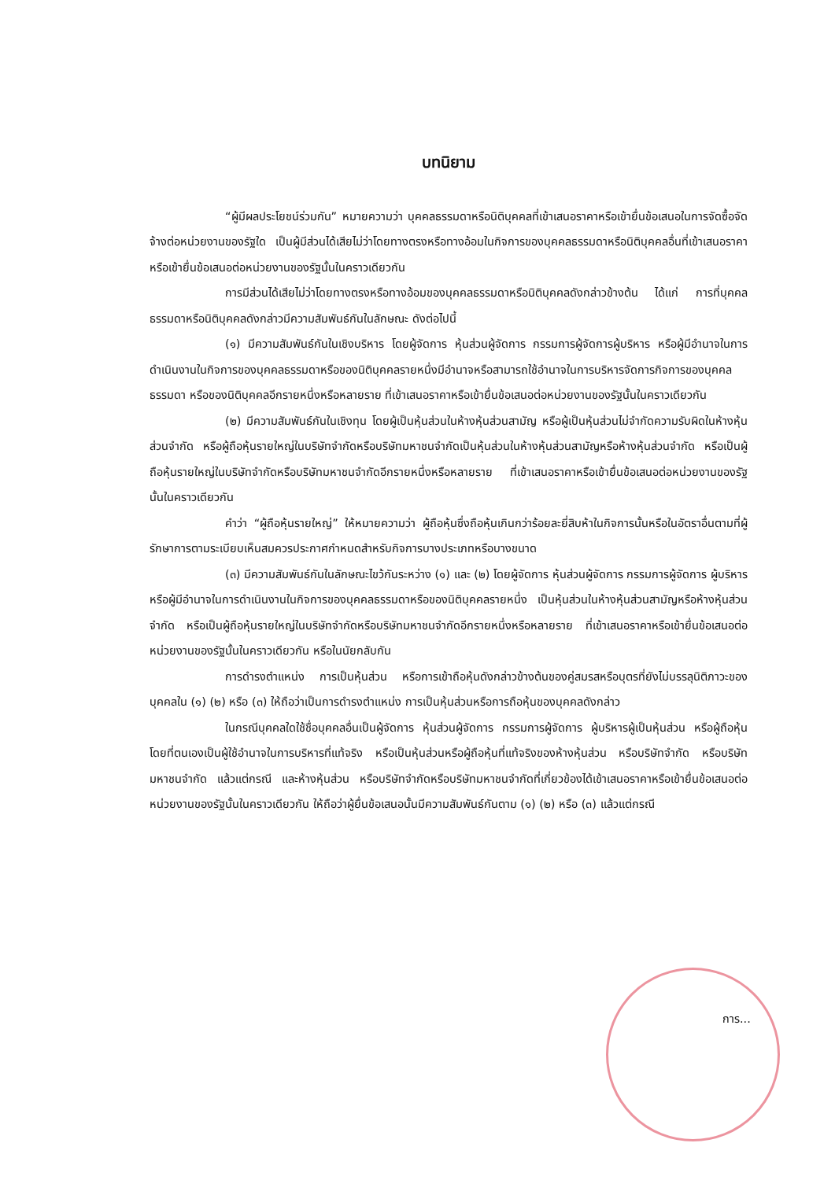บทนิยาม
“ผู้มีผลประโยชน์ร่วมกัน” หมายความว่า บุคคลธรรมดาหรือนิติบุคคลที่เข้าเสนอราคาหรือเข้ายื่นข้อเสนอในการจัดซื้อจัดจ้างต่อหน่วยงานของรัฐใด เป็นผู้มีส่วนได้เสียไม่ว่าโดยทางตรงหรือทางอ้อมในกิจการของบุคคลธรรมดาหรือนิติบุคคลอื่นที่เข้าเสนอราคาหรือเข้ายื่นข้อเสนอต่อหน่วยงานของรัฐนั้นในคราวเดียวกัน
การมีส่วนได้เสียไม่ว่าโดยทางตรงหรือทางอ้อมของบุคคลธรรมดาหรือนิติบุคคลดังกล่าวข้างต้น ได้แก่ การที่บุคคลธรรมดาหรือนิติบุคคลดังกล่าวมีความสัมพันธ์กันในลักษณะ ดังต่อไปนี้
(๑) มีความสัมพันธ์กันในเชิงบริหาร โดยผู้จัดการ หุ้นส่วนผู้จัดการ กรรมการผู้จัดการผู้บริหาร หรือผู้มีอำนาจในการดำเนินงานในกิจการของบุคคลธรรมดาหรือของนิติบุคคลรายหนึ่งมีอำนาจหรือสามารถใช้อำนาจในการบริหารจัดการกิจการของบุคคลธรรมดา หรือของนิติบุคคลอีกรายหนึ่งหรือหลายราย ที่เข้าเสนอราคาหรือเข้ายื่นข้อเสนอต่อหน่วยงานของรัฐนั้นในคราวเดียวกัน
(๒) มีความสัมพันธ์กันในเชิงทุน โดยผู้เป็นหุ้นส่วนในห้างหุ้นส่วนสามัญ หรือผู้เป็นหุ้นส่วนไม่จำกัดความรับผิดในห้างหุ้นส่วนจำกัด หรือผู้ถือหุ้นรายใหญ่ในบริษัทจำกัดหรือบริษัทมหาชนจำกัดเป็นหุ้นส่วนในห้างหุ้นส่วนสามัญหรือห้างหุ้นส่วนจำกัด หรือเป็นผู้ถือหุ้นรายใหญ่ในบริษัทจำกัดหรือบริษัทมหาชนจำกัดอีกรายหนึ่งหรือหลายราย ที่เข้าเสนอราคาหรือเข้ายื่นข้อเสนอต่อหน่วยงานของรัฐนั้นในคราวเดียวกัน
คำว่า “ผู้ถือหุ้นรายใหญ่” ให้หมายความว่า ผู้ถือหุ้นซึ่งถือหุ้นเกินกว่าร้อยละยี่สิบห้าในกิจการนั้นหรือในอัตราอื่นตามที่ผู้รักษาการตามระเบียบเห็นสมควรประกาศกำหนดสำหรับกิจการบางประเภทหรือบางขนาด
(๓) มีความสัมพันธ์กันในลักษณะไขว้กันระหว่าง (๑) และ (๒) โดยผู้จัดการ หุ้นส่วนผู้จัดการ กรรมการผู้จัดการ ผู้บริหาร หรือผู้มีอำนาจในการดำเนินงานในกิจการของบุคคลธรรมดาหรือของนิติบุคคลรายหนึ่ง เป็นหุ้นส่วนในห้างหุ้นส่วนสามัญหรือห้างหุ้นส่วนจำกัด หรือเป็นผู้ถือหุ้นรายใหญ่ในบริษัทจำกัดหรือบริษัทมหาชนจำกัดอีกรายหนึ่งหรือหลายราย ที่เข้าเสนอราคาหรือเข้ายื่นข้อเสนอต่อหน่วยงานของรัฐนั้นในคราวเดียวกัน หรือในนัยกลับกัน
การดำรงตำแหน่ง การเป็นหุ้นส่วน หรือการเข้าถือหุ้นดังกล่าวข้างต้นของคู่สมรสหรือบุตรที่ยังไม่บรรลุนิติภาวะของบุคคลใน (๑) (๒) หรือ (๓) ให้ถือว่าเป็นการดำรงตำแหน่ง การเป็นหุ้นส่วนหรือการถือหุ้นของบุคคลดังกล่าว
ในกรณีบุคคลใดใช้ชื่อบุคคลอื่นเป็นผู้จัดการ หุ้นส่วนผู้จัดการ กรรมการผู้จัดการ ผู้บริหารผู้เป็นหุ้นส่วน หรือผู้ถือหุ้นโดยที่ตนเองเป็นผู้ใช้อำนาจในการบริหารที่แท้จริง หรือเป็นหุ้นส่วนหรือผู้ถือหุ้นที่แท้จริงของห้างหุ้นส่วน หรือบริษัทจำกัด หรือบริษัทมหาชนจำกัด แล้วแต่กรณี และห้างหุ้นส่วน หรือบริษัทจำกัดหรือบริษัทมหาชนจำกัดที่เกี่ยวข้องได้เข้าเสนอราคาหรือเข้ายื่นข้อเสนอต่อหน่วยงานของรัฐนั้นในคราวเดียวกัน ให้ถือว่าผู้ยื่นข้อเสนอนั้นมีความสัมพันธ์กันตาม (๑) (๒) หรือ (๓) แล้วแต่กรณี
การ...